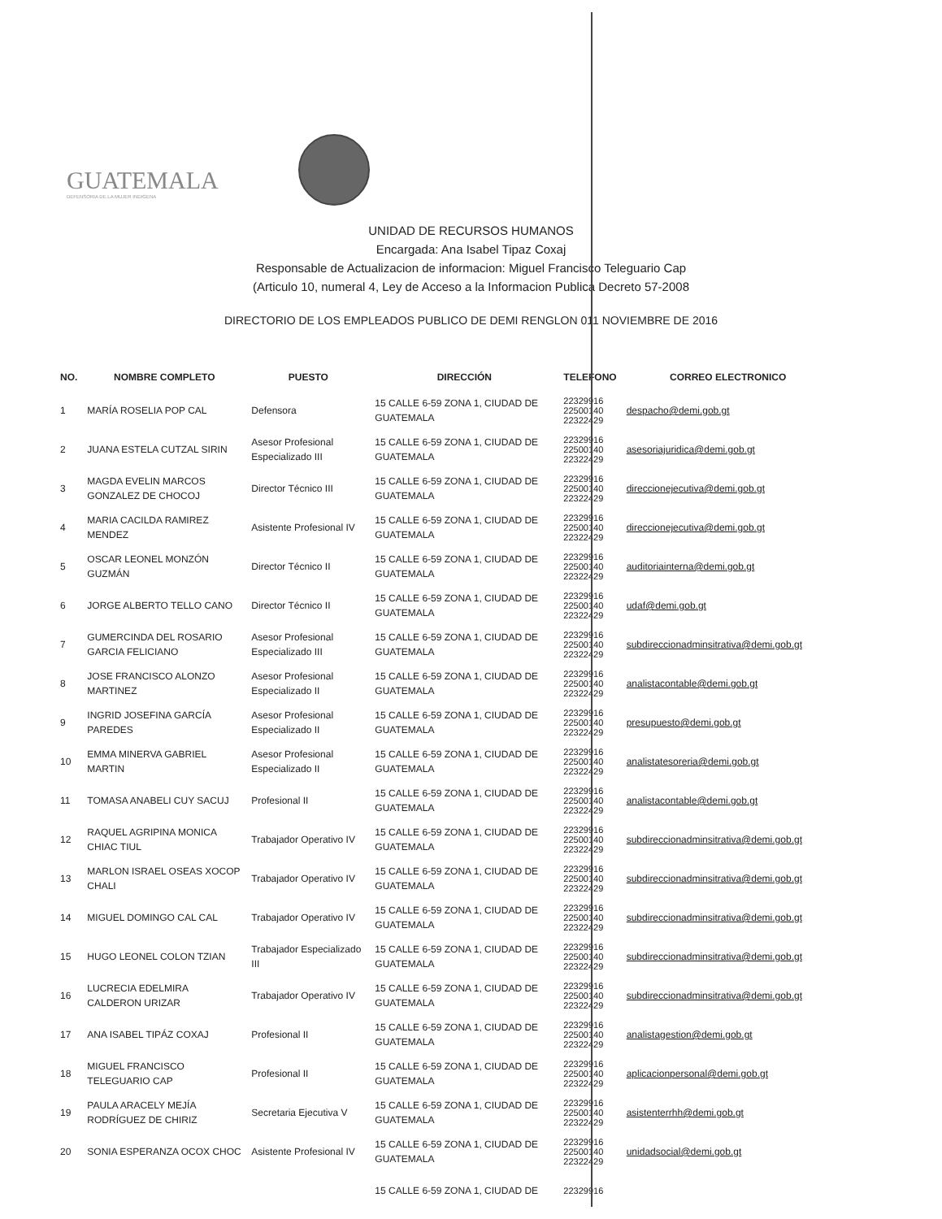GUATEMALA
DEFENSORIA DE LA MUJER INDIGENA
UNIDAD DE RECURSOS HUMANOS
Encargada: Ana Isabel Tipaz Coxaj
Responsable de Actualizacion de informacion: Miguel Francisco Teleguario Cap
(Articulo 10, numeral 4, Ley de Acceso a la Informacion Publica Decreto 57-2008
DIRECTORIO DE LOS EMPLEADOS PUBLICO DE DEMI RENGLON 011 NOVIEMBRE DE 2016
| NO. | NOMBRE COMPLETO | PUESTO | DIRECCIÓN | TELEFONO | CORREO ELECTRONICO |
| --- | --- | --- | --- | --- | --- |
| 1 | MARÍA ROSELIA POP CAL | Defensora | 15 CALLE 6-59 ZONA 1, CIUDAD DE GUATEMALA | 22329916 22500140 22322429 | despacho@demi.gob.gt |
| 2 | JUANA ESTELA CUTZAL SIRIN | Asesor Profesional Especializado III | 15 CALLE 6-59 ZONA 1, CIUDAD DE GUATEMALA | 22329916 22500140 22322429 | asesoriajuridica@demi.gob.gt |
| 3 | MAGDA EVELIN MARCOS GONZALEZ DE CHOCOJ | Director Técnico III | 15 CALLE 6-59 ZONA 1, CIUDAD DE GUATEMALA | 22329916 22500140 22322429 | direccionejecutiva@demi.gob.gt |
| 4 | MARIA CACILDA RAMIREZ MENDEZ | Asistente Profesional IV | 15 CALLE 6-59 ZONA 1, CIUDAD DE GUATEMALA | 22329916 22500140 22322429 | direccionejecutiva@demi.gob.gt |
| 5 | OSCAR LEONEL MONZÓN GUZMÁN | Director Técnico II | 15 CALLE 6-59 ZONA 1, CIUDAD DE GUATEMALA | 22329916 22500140 22322429 | auditoriainterna@demi.gob.gt |
| 6 | JORGE ALBERTO TELLO CANO | Director Técnico II | 15 CALLE 6-59 ZONA 1, CIUDAD DE GUATEMALA | 22329916 22500140 22322429 | udaf@demi.gob.gt |
| 7 | GUMERCINDA DEL ROSARIO GARCIA FELICIANO | Asesor Profesional Especializado III | 15 CALLE 6-59 ZONA 1, CIUDAD DE GUATEMALA | 22329916 22500140 22322429 | subdireccionadminsitrativa@demi.gob.gt |
| 8 | JOSE FRANCISCO ALONZO MARTINEZ | Asesor Profesional Especializado II | 15 CALLE 6-59 ZONA 1, CIUDAD DE GUATEMALA | 22329916 22500140 22322429 | analistacontable@demi.gob.gt |
| 9 | INGRID JOSEFINA GARCÍA PAREDES | Asesor Profesional Especializado II | 15 CALLE 6-59 ZONA 1, CIUDAD DE GUATEMALA | 22329916 22500140 22322429 | presupuesto@demi.gob.gt |
| 10 | EMMA MINERVA GABRIEL MARTIN | Asesor Profesional Especializado II | 15 CALLE 6-59 ZONA 1, CIUDAD DE GUATEMALA | 22329916 22500140 22322429 | analistatesoreria@demi.gob.gt |
| 11 | TOMASA ANABELI CUY SACUJ | Profesional II | 15 CALLE 6-59 ZONA 1, CIUDAD DE GUATEMALA | 22329916 22500140 22322429 | analistacontable@demi.gob.gt |
| 12 | RAQUEL AGRIPINA MONICA CHIAC TIUL | Trabajador Operativo IV | 15 CALLE 6-59 ZONA 1, CIUDAD DE GUATEMALA | 22329916 22500140 22322429 | subdireccionadminsitrativa@demi.gob.gt |
| 13 | MARLON ISRAEL OSEAS XOCOP CHALI | Trabajador Operativo IV | 15 CALLE 6-59 ZONA 1, CIUDAD DE GUATEMALA | 22329916 22500140 22322429 | subdireccionadminsitrativa@demi.gob.gt |
| 14 | MIGUEL DOMINGO CAL CAL | Trabajador Operativo IV | 15 CALLE 6-59 ZONA 1, CIUDAD DE GUATEMALA | 22329916 22500140 22322429 | subdireccionadminsitrativa@demi.gob.gt |
| 15 | HUGO LEONEL COLON TZIAN | Trabajador Especializado III | 15 CALLE 6-59 ZONA 1, CIUDAD DE GUATEMALA | 22329916 22500140 22322429 | subdireccionadminsitrativa@demi.gob.gt |
| 16 | LUCRECIA EDELMIRA CALDERON URIZAR | Trabajador Operativo IV | 15 CALLE 6-59 ZONA 1, CIUDAD DE GUATEMALA | 22329916 22500140 22322429 | subdireccionadminsitrativa@demi.gob.gt |
| 17 | ANA ISABEL TIPÁZ COXAJ | Profesional II | 15 CALLE 6-59 ZONA 1, CIUDAD DE GUATEMALA | 22329916 22500140 22322429 | analistagestion@demi.gob.gt |
| 18 | MIGUEL FRANCISCO TELEGUARIO CAP | Profesional II | 15 CALLE 6-59 ZONA 1, CIUDAD DE GUATEMALA | 22329916 22500140 22322429 | aplicacionpersonal@demi.gob.gt |
| 19 | PAULA ARACELY MEJÍA RODRÍGUEZ DE CHIRIZ | Secretaria Ejecutiva V | 15 CALLE 6-59 ZONA 1, CIUDAD DE GUATEMALA | 22329916 22500140 22322429 | asistenterrhh@demi.gob.gt |
| 20 | SONIA ESPERANZA OCOX CHOC | Asistente Profesional IV | 15 CALLE 6-59 ZONA 1, CIUDAD DE GUATEMALA | 22329916 22500140 22322429 | unidadsocial@demi.gob.gt |
| | | | 15 CALLE 6-59 ZONA 1, CIUDAD DE | 22329916 | |